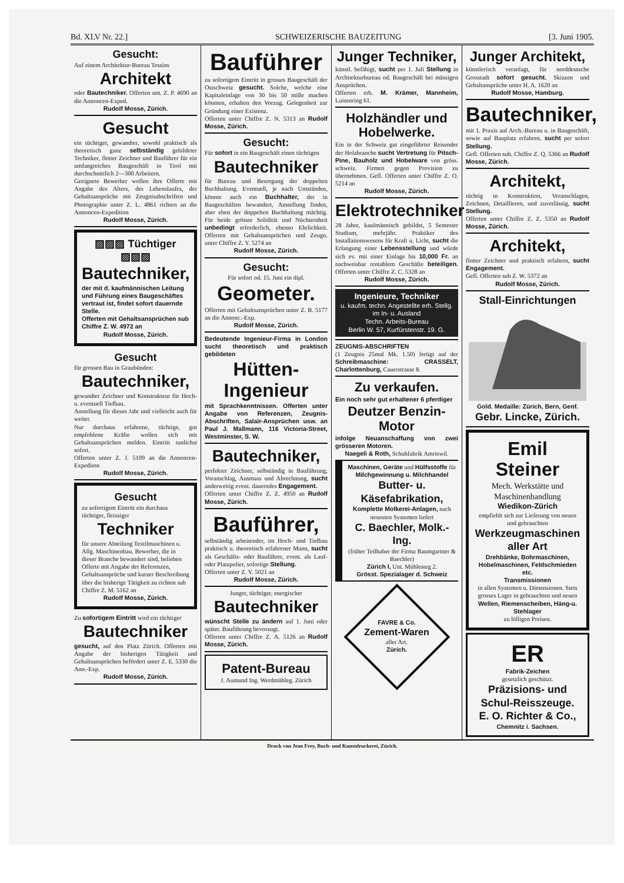Bd. XLV Nr. 22.] SCHWEIZERISCHE BAUZEITUNG [3. Juni 1905.
Gesucht:
Auf einem Architektur-Bureau Tessins
Architekt
oder Bautechniker. Offerten unt. Z. P. 4690 an die Annoncen-Exped.
Rudolf Mosse, Zürich.
Gesucht
ein tüchtiger, gewandter, sowohl praktisch als theoretisch ganz selbständig gebildeter Techniker, flotter Zeichner und Bauführer für ein umfangreiches Baugeschäft in Tirol mit durchschnittlich 2—300 Arbeitern.
Geeignete Bewerber wollen ihre Offerte mit Angabe des Alters, des Lebenslaufes, der Gehaltsansprüche mit Zeugnisabschriften und Photographie unter Z. L. 4861 richten an die Annoncen-Expedition
Rudolf Mosse, Zürich.
▨▨▨ Tüchtiger ▨▨▨
Bautechniker,
der mit d. kaufmännischen Leitung und Führung eines Baugeschäftes vertraut ist, findet sofort dauernde Stelle.
Offerten mit Gehaltsansprüchen sub Chiffre Z. W. 4972 an
Rudolf Mosse, Zürich.
Gesucht
für grossen Bau in Graubünden:
Bautechniker,
gewandter Zeichner und Konstrukteur für Hoch- u. eventuell Tiefbau.
Anstellung für dieses Jahr und vielleicht auch für weiter.
Nur durchaus erfahrene, tüchtige, gut empfohlene Kräfte wollen sich mit Gehaltsansprüchen melden. Eintritt tunlichst sofort.
Offerten unter Z. J. 5109 an die Annoncen-Expediton
Rudolf Mosse, Zürich.
Gesucht
zu sofortigem Eintritt ein durchaus tüchtiger, fleissiger
Techniker
für unsere Abteilung Textilmaschinen u. Allg. Maschinenbau. Bewerber, die in dieser Branche bewandert sind, belieben Offerte mit Angabe der Referenzen, Gehaltsansprüche und kurzer Beschreibung über die bisherige Tätigkeit zu richten sub Chiffre Z. M. 5162 an
Rudolf Mosse, Zürich.
Zu sofortigem Eintritt wird ein tüchtiger
Bautechniker
gesucht, auf den Platz Zürich. Offerten mit Angabe der bisherigen Tätigkeit und Gehaltsansprüchen befördert unter Z. E. 5330 die Ann.-Exp.
Rudolf Mosse, Zürich.
Bauführer
zu sofortigem Eintritt in grosses Baugeschäft der Ostschweiz gesucht. Solche, welche eine Kapitaleinlage von 30 bis 50 mille machen könnten, erhalten den Vorzug. Gelegenheit zur Gründung einer Existenz.
Offerten unter Chiffre Z. N. 5313 an Rudolf Mosse, Zürich.
Gesucht:
Für sofort in ein Baugeschäft einen tüchtigen
Bautechniker
für Bureau und Besorgung der doppelten Buchhaltung. Eventuell, je nach Umständen, könnte auch ein Buchhalter, der in Baugeschäften bewandert, Anstellung finden, aber eben der doppelten Buchhaltung mächtig. Für beide grösste Solidität und Nüchternheit unbedingt erforderlich, ebenso Ehrlichkeit. Offerten mit Gehaltsansprüchen und Zeugn. unter Chiffre Z. Y. 5274 an
Rudolf Mosse, Zürich.
Gesucht:
Für sofort od. 15. Juni ein dipl.
Geometer.
Offerten mit Gehaltsansprüchen unter Z. B. 5177 an die Annonc.-Exp.
Rudolf Mosse, Zürich.
Bedeutende Ingenieur-Firma in London sucht theoretisch und praktisch gebildeten
Hütten-Ingenieur
mit Sprachkenntnissen. Offerten unter Angabe von Referenzen, Zeugnis-Abschriften, Salair-Ansprüchen usw. an Paul J. Mallmann, 116 Victoria-Street, Westminster, S. W.
Bautechniker,
perfekter Zeichner, selbständig in Bauführung, Voranschlag, Ausmass und Abrechnung, sucht anderweitig event. dauerndes Engagement.
Offerten unter Chiffre Z. Z. 4950 an Rudolf Mosse, Zürich.
Bauführer,
selbständig arbeitender, im Hoch- und Tiefbau praktisch u. theoretisch erfahrener Mann, sucht als Geschäfts- oder Bauführer, event. als Lauf- oder Platzpolier, sofortige Stellung.
Offerten unter Z. V. 5021 an
Rudolf Mosse, Zürich.
Junger, tüchtiger, energischer
Bautechniker
wünscht Stelle zu ändern auf 1. Juni oder später. Bauführung bevorzugt.
Offerten unter Chiffre Z. A. 5126 an Rudolf Mosse, Zürich.
Patent-Bureau
J. Aumund Ing. Werdmühleg. Zürich
Junger Techniker,
künstl. befähigt, sucht per 1. Juli Stellung in Architekturbureau od. Baugeschäft bei mässigen Ansprüchen.
Offerten erb. M. Krämer, Mannheim, Luisenring 61.
Holzhändler und Hobelwerke.
Ein in der Schweiz gut eingeführter Reisender der Holzbranche sucht Vertretung für Pitsch-Pine, Bauholz und Hobelware von gröss. schweiz. Firmen gegen Provision zu übernehmen. Gefl. Offerten unter Chiffre Z. O. 5214 an
Rudolf Mosse, Zürich.
Elektrotechniker
28 Jahre, kaufmännisch gebildet, 5 Semester Studium, mehrjähr. Praktiker des Installationswesens für Kraft u. Licht, sucht die Erlangung einer Lebensstellung und würde sich ev. mit einer Einlage bis 10,000 Fr. an nachweisbar rentablem Geschäfte beteiligen. Offerten unter Chiffre Z. C. 5328 an
Rudolf Mosse, Zürich.
Ingenieure, Techniker
u. kaufm. techn. Angestellte erh. Stellg. im In- u. Ausland
Techn. Arbeits-Bureau
Berlin W. 57, Kurfürstenstr. 19. G.
ZEUGNIS-ABSCHRIFTEN
(1 Zeugnis 25mal Mk. 1.50) fertigt auf der Schreibmaschine: CRASSELT, Charlottenburg, Cauerstrasse 8.
Zu verkaufen.
Ein noch sehr gut erhaltener 6 pferdiger
Deutzer Benzin-Motor
infolge Neuanschaffung von zwei grösseren Motoren.
Naegeli & Roth, Schuhfabrik Amriswil.
Maschinen, Geräte und Hülfsstoffe für Milchgewinnung u. Milchhandel
Butter- u. Käsefabrikation,
Komplette Molkerei-Anlagen, nach neuesten Systemen liefert
C. Baechler, Molk.-Ing.
(früher Teilhaber der Firma Baumgartner & Baechler)
Zürich I, Unt. Mühlesteg 2.
Grösst. Spezialager d. Schweiz
FAVRE & Co.
Zement-Waren
aller Art.
Zürich.
Junger Architekt,
künstlerisch veranlagt, für norddeutsche Grosstadt sofort gesucht. Skizzen und Gehaltansprüche unter H. A. 1620 an
Rudolf Mosse, Hamburg.
Bautechniker,
mit 1. Praxis auf Arch.-Bureau u. in Baugeschäft, sowie auf Bauplatz erfahren, sucht per sofort Stellung.
Gefl. Offerten sub. Chiffre Z. Q. 5366 an Rudolf Mosse, Zürich.
Architekt,
tüchtig in Konstruktion, Veranschlagen, Zeichnen, Detaillieren, und zuverlässig, sucht Stellung.
Offerten unter Chiffre Z. Z. 5350 an Rudolf Mosse, Zürich.
Architekt,
flotter Zeichner und praktisch erfahren, sucht Engagement.
Gefl. Offerten sub Z. W. 5372 an
Rudolf Mosse, Zürich.
Stall-Einrichtungen
Gold. Medaille: Zürich, Bern, Genf.
Gebr. Lincke, Zürich.
Emil Steiner
Mech. Werkstätte und Maschinenhandlung
Wiedikon-Zürich
empfiehlt sich zur Lieferung von neuen und gebrauchten
Werkzeugmaschinen aller Art
Drehbänke, Bohrmaschinen, Hobelmaschinen, Feldschmieden etc.
Transmissionen
in allen Systemen u. Dimensionen. Stets grosses Lager in gebrauchten und neuen
Wellen, Riemenscheiben, Häng-u. Stehlager
zu billigen Preisen.
ER
Fabrik-Zeichen
gesetzlich geschützt.
Präzisions- und Schul-Reisszeuge.
E. O. Richter & Co.,
Chemnitz i. Sachsen.
Druck von Jean Frey, Buch- und Kunstdruckerei, Zürich.